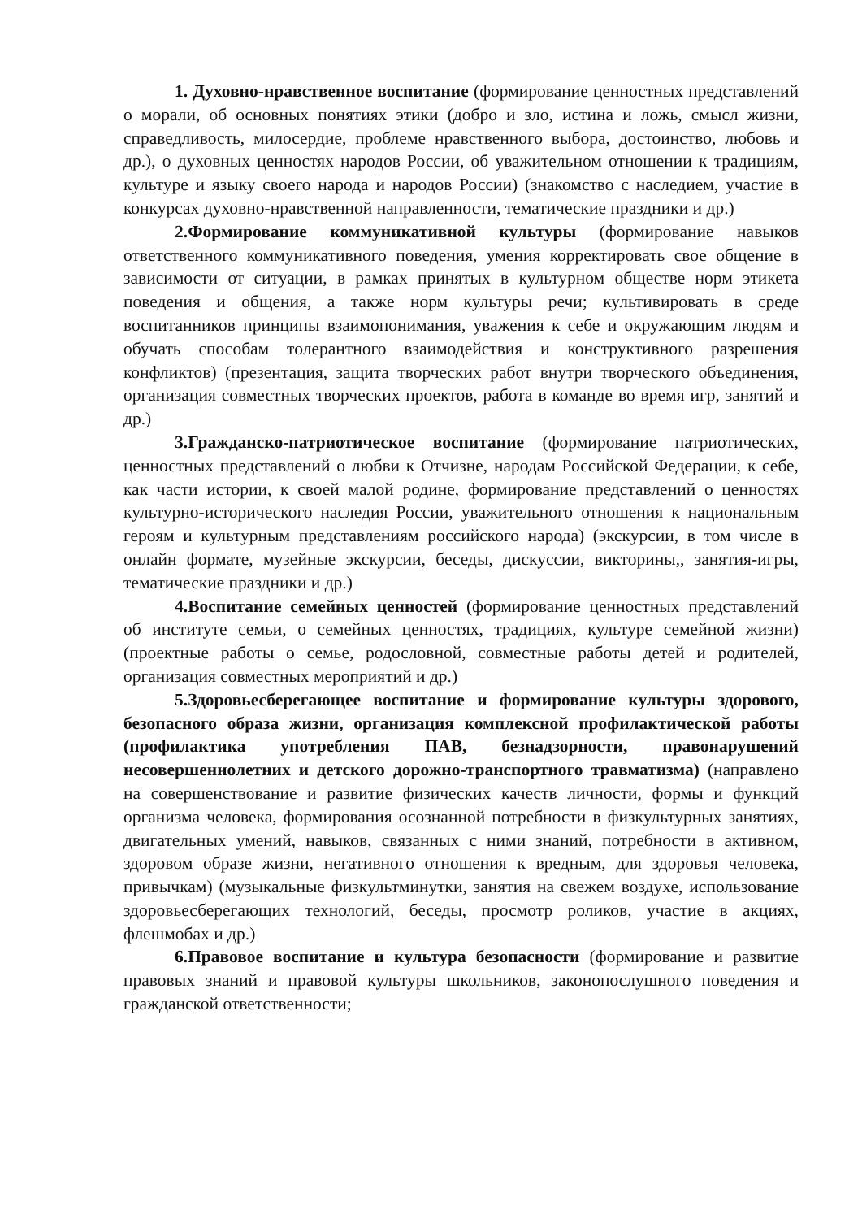1. Духовно-нравственное воспитание (формирование ценностных представлений о морали, об основных понятиях этики (добро и зло, истина и ложь, смысл жизни, справедливость, милосердие, проблеме нравственного выбора, достоинство, любовь и др.), о духовных ценностях народов России, об уважительном отношении к традициям, культуре и языку своего народа и народов России) (знакомство с наследием, участие в конкурсах духовно-нравственной направленности, тематические праздники и др.)
2.Формирование коммуникативной культуры (формирование навыков ответственного коммуникативного поведения, умения корректировать свое общение в зависимости от ситуации, в рамках принятых в культурном обществе норм этикета поведения и общения, а также норм культуры речи; культивировать в среде воспитанников принципы взаимопонимания, уважения к себе и окружающим людям и обучать способам толерантного взаимодействия и конструктивного разрешения конфликтов) (презентация, защита творческих работ внутри творческого объединения, организация совместных творческих проектов, работа в команде во время игр, занятий и др.)
3.Гражданско-патриотическое воспитание (формирование патриотических, ценностных представлений о любви к Отчизне, народам Российской Федерации, к себе, как части истории, к своей малой родине, формирование представлений о ценностях культурно-исторического наследия России, уважительного отношения к национальным героям и культурным представлениям российского народа) (экскурсии, в том числе в онлайн формате, музейные экскурсии, беседы, дискуссии, викторины,, занятия-игры, тематические праздники и др.)
4.Воспитание семейных ценностей (формирование ценностных представлений об институте семьи, о семейных ценностях, традициях, культуре семейной жизни) (проектные работы о семье, родословной, совместные работы детей и родителей, организация совместных мероприятий и др.)
5.Здоровьесберегающее воспитание и формирование культуры здорового, безопасного образа жизни, организация комплексной профилактической работы (профилактика употребления ПАВ, безнадзорности, правонарушений несовершеннолетних и детского дорожно-транспортного травматизма) (направлено на совершенствование и развитие физических качеств личности, формы и функций организма человека, формирования осознанной потребности в физкультурных занятиях, двигательных умений, навыков, связанных с ними знаний, потребности в активном, здоровом образе жизни, негативного отношения к вредным, для здоровья человека, привычкам) (музыкальные физкультминутки, занятия на свежем воздухе, использование здоровьесберегающих технологий, беседы, просмотр роликов, участие в акциях, флешмобах и др.)
6.Правовое воспитание и культура безопасности (формирование и развитие правовых знаний и правовой культуры школьников, законопослушного поведения и гражданской ответственности;